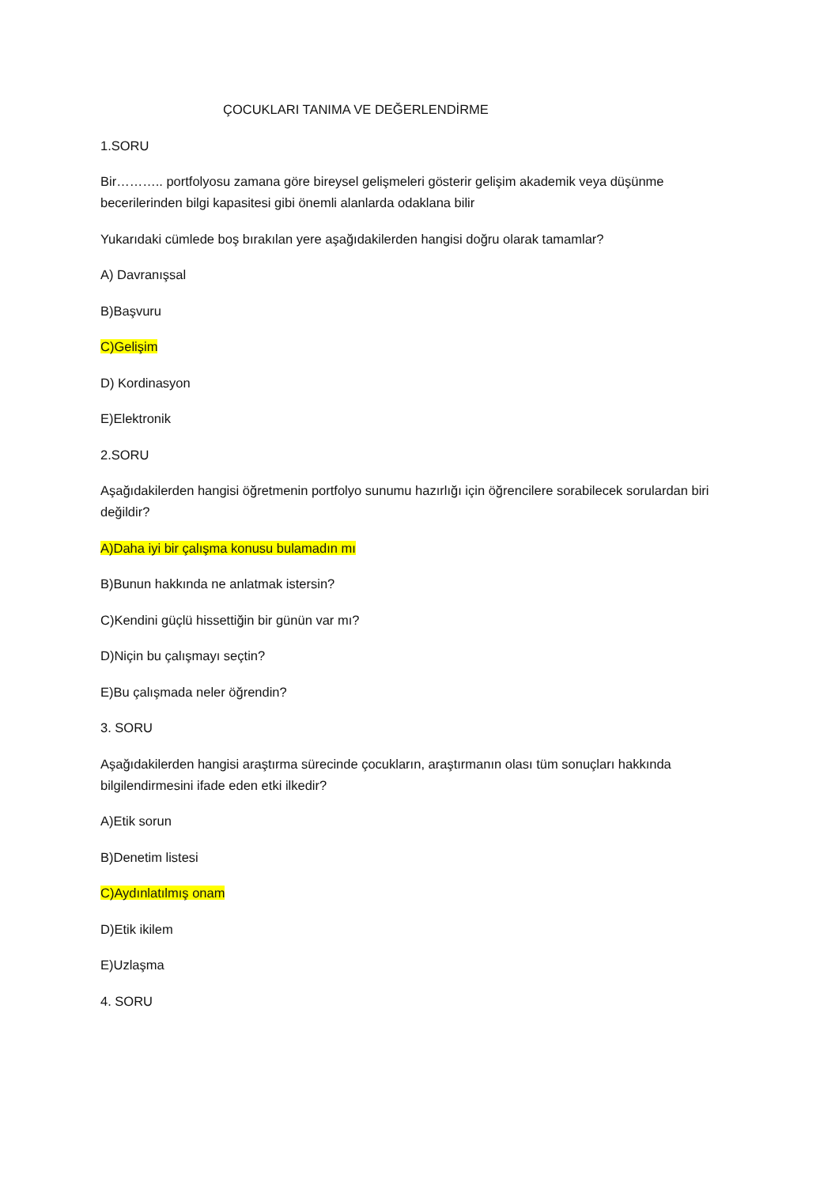ÇOCUKLARI TANIMA VE DEĞERLENDİRME
1.SORU
Bir……….. portfolyosu zamana göre bireysel gelişmeleri gösterir gelişim akademik veya düşünme becerilerinden bilgi kapasitesi gibi önemli alanlarda odaklana bilir
Yukarıdaki cümlede boş bırakılan yere aşağıdakilerden hangisi doğru olarak tamamlar?
A) Davranışsal
B)Başvuru
C)Gelişim
D) Kordinasyon
E)Elektronik
2.SORU
Aşağıdakilerden hangisi öğretmenin portfolyo sunumu hazırlığı için öğrencilere sorabilecek sorulardan biri değildir?
A)Daha iyi bir çalışma konusu bulamadın mı
B)Bunun hakkında ne anlatmak istersin?
C)Kendini güçlü hissettiğin bir günün var mı?
D)Niçin bu çalışmayı seçtin?
E)Bu çalışmada neler öğrendin?
3. SORU
Aşağıdakilerden hangisi araştırma sürecinde çocukların, araştırmanın olası tüm sonuçları hakkında bilgilendirmesini ifade eden etki ilkedir?
A)Etik sorun
B)Denetim listesi
C)Aydınlatılmış onam
D)Etik ikilem
E)Uzlaşma
4. SORU